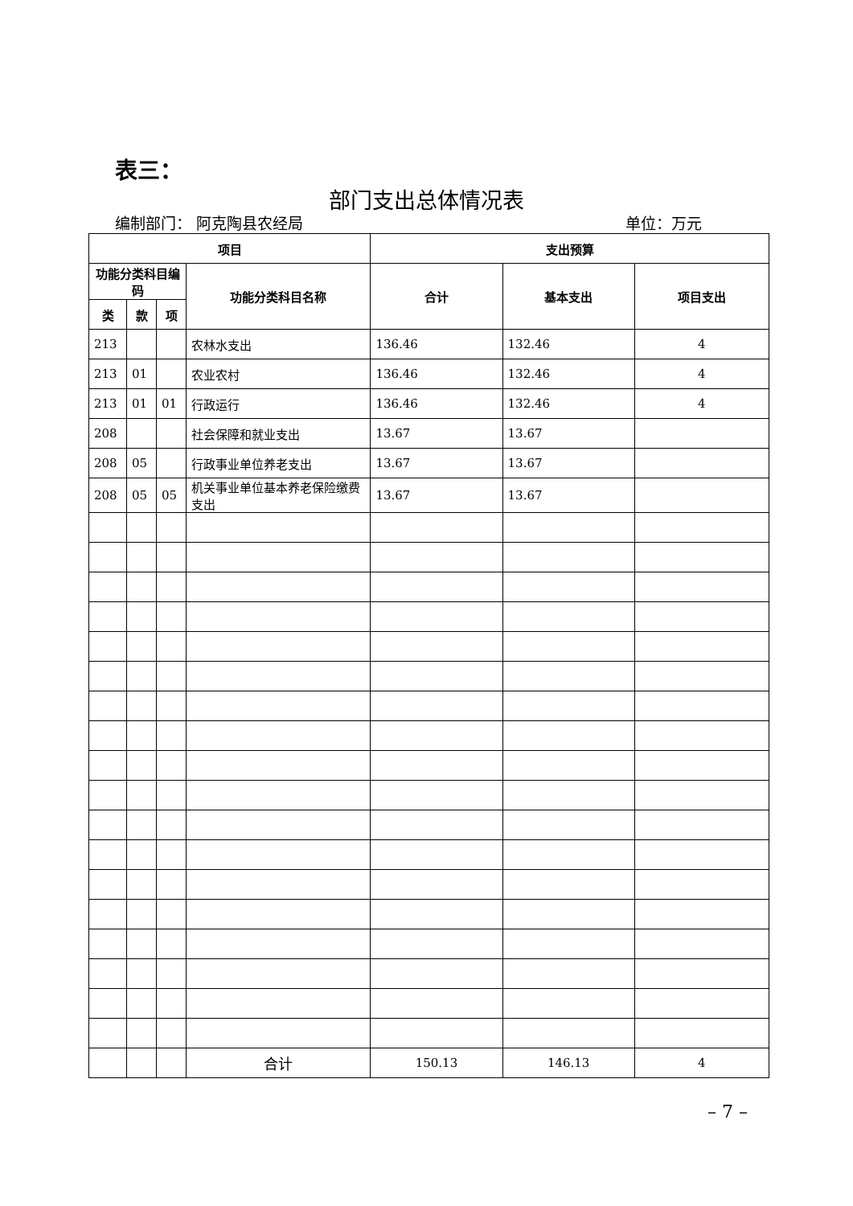表三：
部门支出总体情况表
编制部门： 阿克陶县农经局 单位：万元
| 项目 | | | | 支出预算 | | |
| --- | --- | --- | --- | --- | --- | --- |
| 功能分类科目编码 | | | 功能分类科目名称 | 合计 | 基本支出 | 项目支出 |
| 类 | 款 | 项 | | | | |
| 213 | | | 农林水支出 | 136.46 | 132.46 | 4 |
| 213 | 01 | | 农业农村 | 136.46 | 132.46 | 4 |
| 213 | 01 | 01 | 行政运行 | 136.46 | 132.46 | 4 |
| 208 | | | 社会保障和就业支出 | 13.67 | 13.67 | |
| 208 | 05 | | 行政事业单位养老支出 | 13.67 | 13.67 | |
| 208 | 05 | 05 | 机关事业单位基本养老保险缴费支出 | 13.67 | 13.67 | |
| | | | 合计 | 150.13 | 146.13 | 4 |
– 7 –